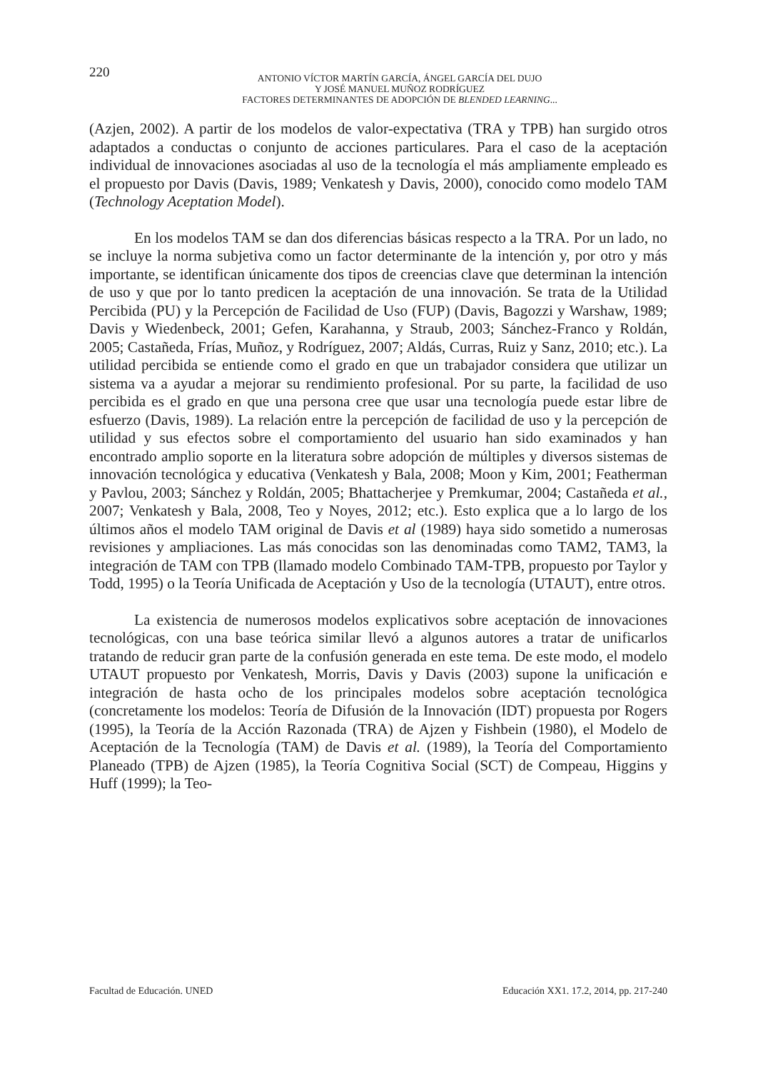220
ANTONIO VÍCTOR MARTÍN GARCÍA, ÁNGEL GARCÍA DEL DUJO
Y JOSÉ MANUEL MUÑOZ RODRÍGUEZ
FACTORES DETERMINANTES DE ADOPCIÓN DE BLENDED LEARNING...
(Azjen, 2002). A partir de los modelos de valor-expectativa (TRA y TPB) han surgido otros adaptados a conductas o conjunto de acciones particulares. Para el caso de la aceptación individual de innovaciones asociadas al uso de la tecnología el más ampliamente empleado es el propuesto por Davis (Davis, 1989; Venkatesh y Davis, 2000), conocido como modelo TAM (Technology Aceptation Model).
En los modelos TAM se dan dos diferencias básicas respecto a la TRA. Por un lado, no se incluye la norma subjetiva como un factor determinante de la intención y, por otro y más importante, se identifican únicamente dos tipos de creencias clave que determinan la intención de uso y que por lo tanto predicen la aceptación de una innovación. Se trata de la Utilidad Percibida (PU) y la Percepción de Facilidad de Uso (FUP) (Davis, Bagozzi y Warshaw, 1989; Davis y Wiedenbeck, 2001; Gefen, Karahanna, y Straub, 2003; Sánchez-Franco y Roldán, 2005; Castañeda, Frías, Muñoz, y Rodríguez, 2007; Aldás, Curras, Ruiz y Sanz, 2010; etc.). La utilidad percibida se entiende como el grado en que un trabajador considera que utilizar un sistema va a ayudar a mejorar su rendimiento profesional. Por su parte, la facilidad de uso percibida es el grado en que una persona cree que usar una tecnología puede estar libre de esfuerzo (Davis, 1989). La relación entre la percepción de facilidad de uso y la percepción de utilidad y sus efectos sobre el comportamiento del usuario han sido examinados y han encontrado amplio soporte en la literatura sobre adopción de múltiples y diversos sistemas de innovación tecnológica y educativa (Venkatesh y Bala, 2008; Moon y Kim, 2001; Featherman y Pavlou, 2003; Sánchez y Roldán, 2005; Bhattacherjee y Premkumar, 2004; Castañeda et al., 2007; Venkatesh y Bala, 2008, Teo y Noyes, 2012; etc.). Esto explica que a lo largo de los últimos años el modelo TAM original de Davis et al (1989) haya sido sometido a numerosas revisiones y ampliaciones. Las más conocidas son las denominadas como TAM2, TAM3, la integración de TAM con TPB (llamado modelo Combinado TAM-TPB, propuesto por Taylor y Todd, 1995) o la Teoría Unificada de Aceptación y Uso de la tecnología (UTAUT), entre otros.
La existencia de numerosos modelos explicativos sobre aceptación de innovaciones tecnológicas, con una base teórica similar llevó a algunos autores a tratar de unificarlos tratando de reducir gran parte de la confusión generada en este tema. De este modo, el modelo UTAUT propuesto por Venkatesh, Morris, Davis y Davis (2003) supone la unificación e integración de hasta ocho de los principales modelos sobre aceptación tecnológica (concretamente los modelos: Teoría de Difusión de la Innovación (IDT) propuesta por Rogers (1995), la Teoría de la Acción Razonada (TRA) de Ajzen y Fishbein (1980), el Modelo de Aceptación de la Tecnología (TAM) de Davis et al. (1989), la Teoría del Comportamiento Planeado (TPB) de Ajzen (1985), la Teoría Cognitiva Social (SCT) de Compeau, Higgins y Huff (1999); la Teo-
Facultad de Educación. UNED Educación XX1. 17.2, 2014, pp. 217-240